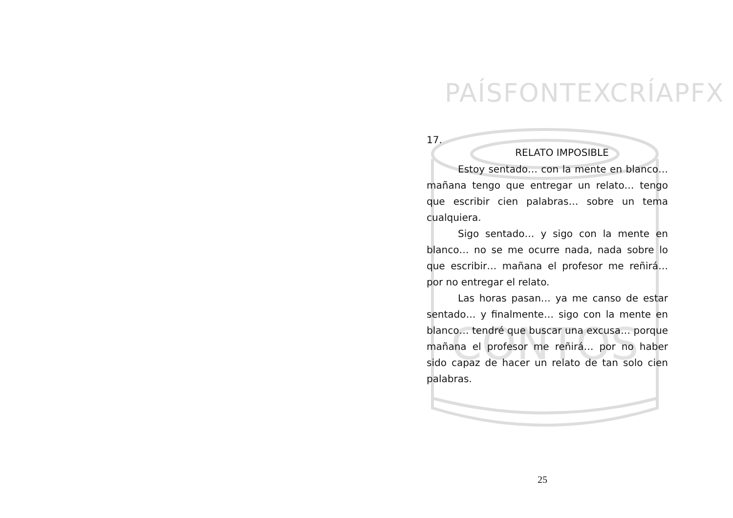PAÍSFONTEXCRÍAPFX
CONTOS
17.
RELATO IMPOSIBLE
Estoy sentado… con la mente en blanco… mañana tengo que entregar un relato… tengo que escribir cien palabras… sobre un tema cualquiera.
Sigo sentado… y sigo con la mente en blanco… no se me ocurre nada, nada sobre lo que escribir… mañana el profesor me reñirá… por no entregar el relato.
Las horas pasan… ya me canso de estar sentado… y finalmente… sigo con la mente en blanco… tendré que buscar una excusa… porque mañana el profesor me reñirá… por no haber sido capaz de hacer un relato de tan solo cien palabras.
25